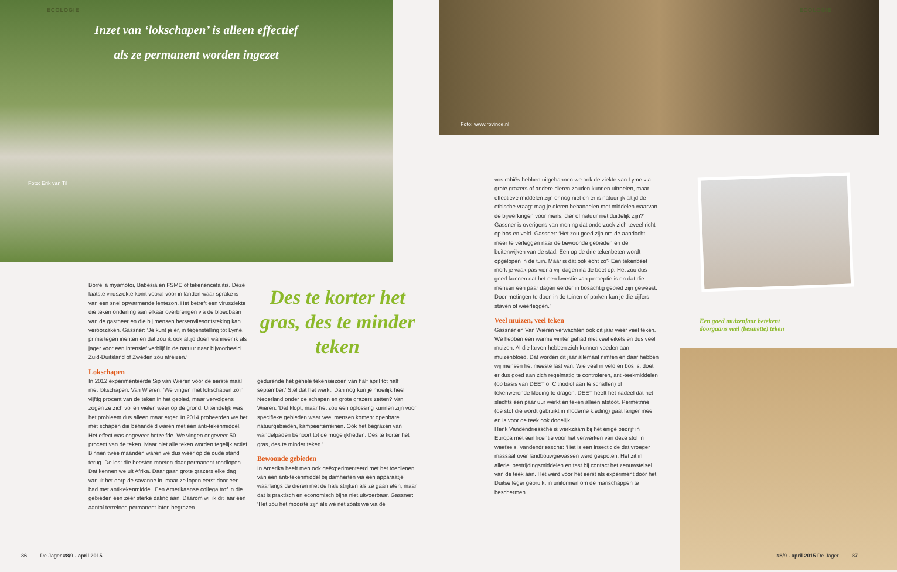ECOLOGIE
Inzet van ‘lokschapen’ is alleen effectief
als ze permanent worden ingezet
Foto: Erik van Til
Borrelia myamotoi, Babesia en FSME of tekenencefalitis. Deze laatste virusziekte komt vooral voor in landen waar sprake is van een snel opwarmende lentezon. Het betreft een virusziekte die teken onderling aan elkaar overbrengen via de bloedbaan van de gastheer en die bij mensen hersenvliesontsteking kan veroorzaken. Gassner: ‘Je kunt je er, in tegenstelling tot Lyme, prima tegen inenten en dat zou ik ook altijd doen wanneer ik als jager voor een intensief verblijf in de natuur naar bijvoorbeeld Zuid-Duitsland of Zweden zou afreizen.’
Lokschapen
In 2012 experimenteerde Sip van Wieren voor de eerste maal met lokschapen. Van Wieren: ‘We vingen met lokschapen zo’n vijftig procent van de teken in het gebied, maar vervolgens zogen ze zich vol en vielen weer op de grond. Uiteindelijk was het probleem dus alleen maar erger. In 2014 probeerden we het met schapen die behandeld waren met een anti-tekenmiddel. Het effect was ongeveer hetzelfde. We vingen ongeveer 50 procent van de teken. Maar niet alle teken worden tegelijk actief. Binnen twee maanden waren we dus weer op de oude stand terug. De les: die beesten moeten daar permanent rondlopen. Dat kennen we uit Afrika. Daar gaan grote grazers elke dag vanuit het dorp de savanne in, maar ze lopen eerst door een bad met anti-tekenmiddel. Een Amerikaanse collega trof in die gebieden een zeer sterke daling aan. Daarom wil ik dit jaar een aantal terreinen permanent laten begrazen
Des te korter het gras, des te minder teken
gedurende het gehele tekenseizoen van half april tot half september.’ Stel dat het werkt. Dan nog kun je moeilijk heel Nederland onder de schapen en grote grazers zetten? Van Wieren: ‘Dat klopt, maar het zou een oplossing kunnen zijn voor specifieke gebieden waar veel mensen komen: openbare natuurgebieden, kampeerterreinen. Ook het begrazen van wandelpaden behoort tot de mogelijkheden. Des te korter het gras, des te minder teken.’
Bewoonde gebieden
In Amerika heeft men ook geëxperimenteerd met het toedienen van een anti-tekenmiddel bij damherten via een apparaatje waarlangs de dieren met de hals strijken als ze gaan eten, maar dat is praktisch en economisch bijna niet uitvoerbaar. Gassner: ‘Het zou het mooiste zijn als we net zoals we via de
36 De Jager #8/9 - april 2015
Foto: www.rovince.nl
ECOLOGIE
vos rabiës hebben uitgebannen we ook de ziekte van Lyme via grote grazers of andere dieren zouden kunnen uitroeien, maar effectieve middelen zijn er nog niet en er is natuurlijk altijd de ethische vraag: mag je dieren behandelen met middelen waarvan de bijwerkingen voor mens, dier of natuur niet duidelijk zijn?’
Gassner is overigens van mening dat onderzoek zich teveel richt op bos en veld. Gassner: ‘Het zou goed zijn om de aandacht meer te verleggen naar de bewoonde gebieden en de buitenwijken van de stad. Een op de drie tekenbeten wordt opgelopen in de tuin. Maar is dat ook echt zo? Een tekenbeet merk je vaak pas vier à vijf dagen na de beet op. Het zou dus goed kunnen dat het een kwestie van perceptie is en dat die mensen een paar dagen eerder in bosachtig gebied zijn geweest. Door metingen te doen in de tuinen of parken kun je die cijfers staven of weerleggen.’
Veel muizen, veel teken
Gassner en Van Wieren verwachten ook dit jaar weer veel teken. We hebben een warme winter gehad met veel eikels en dus veel muizen. Al die larven hebben zich kunnen voeden aan muizenbloed. Dat worden dit jaar allemaal nimfen en daar hebben wij mensen het meeste last van. Wie veel in veld en bos is, doet er dus goed aan zich regelmatig te controleren, anti-teekmiddelen (op basis van DEET of Citriodiol aan te schaffen) of tekenwerende kleding te dragen. DEET heeft het nadeel dat het slechts een paar uur werkt en teken alleen afstoot. Permetrine (de stof die wordt gebruikt in moderne kleding) gaat langer mee en is voor de teek ook dodelijk.
Henk Vandendriessche is werkzaam bij het enige bedrijf in Europa met een licentie voor het verwerken van deze stof in weefsels. Vandendriessche: ‘Het is een insecticide dat vroeger massaal over landbouwgewassen werd gespoten. Het zit in allerlei bestrijdingsmiddelen en tast bij contact het zenuwstelsel van de teek aan. Het werd voor het eerst als experiment door het Duitse leger gebruikt in uniformen om de manschappen te beschermen.
Een goed muizenjaar betekent
doorgaans veel (besmette) teken
#8/9 - april 2015 De Jager 37